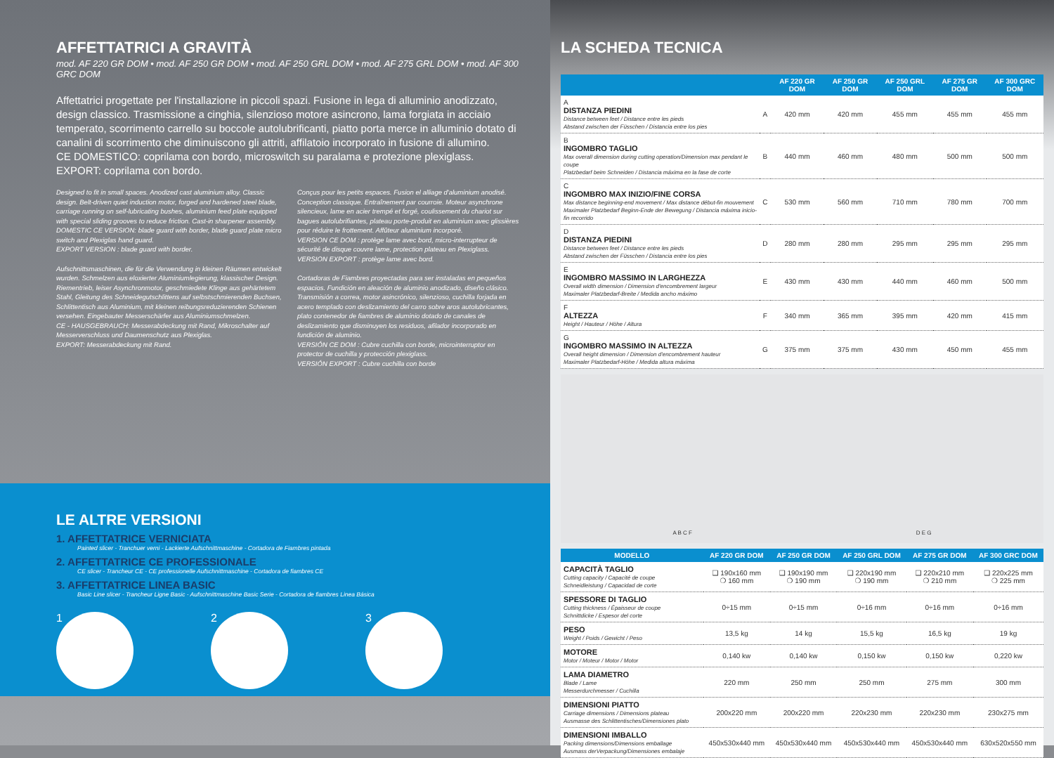AFFETTATRICI A GRAVITÀ
mod. AF 220 GR DOM • mod. AF 250 GR DOM • mod. AF 250 GRL DOM • mod. AF 275 GRL DOM • mod. AF 300 GRC DOM
Affettatrici progettate per l'installazione in piccoli spazi. Fusione in lega di alluminio anodizzato, design classico. Trasmissione a cinghia, silenzioso motore asincrono, lama forgiata in acciaio temperato, scorrimento carrello su boccole autolubrificanti, piatto porta merce in alluminio dotato di canalini di scorrimento che diminuiscono gli attriti, affilatoio incorporato in fusione di allumino.
CE DOMESTICO: coprilama con bordo, microswitch su paralama e protezione plexiglass.
EXPORT: coprilama con bordo.
Designed to fit in small spaces. Anodized cast aluminium alloy. Classic design. Belt-driven quiet induction motor, forged and hardened steel blade, carriage running on self-lubricating bushes, aluminium feed plate equipped with special sliding grooves to reduce friction. Cast-in sharpener assembly.
DOMESTIC CE VERSION: blade guard with border, blade guard plate micro switch and Plexiglas hand guard.
EXPORT VERSION : blade guard with border.
Aufschnittsmaschinen, die für die Verwendung in kleinen Räumen entwickelt wurden. Schmelzen aus eloxierter Aluminiumlegierung, klassischer Design. Riementrieb, leiser Asynchronmotor, geschmiedete Klinge aus gehärtetem Stahl, Gleitung des Schneidegutschlittens auf selbstschmierenden Buchsen, Schlittentisch aus Aluminium, mit kleinen reibungsreduzierenden Schienen versehen. Eingebauter Messerschärfer aus Aluminiumschmelzen.
CE - HAUSGEBRAUCH: Messerabdeckung mit Rand, Mikroschalter auf Messerverschluss und Daumenschutz aus Plexiglas.
EXPORT: Messerabdeckung mit Rand.
Conçus pour les petits espaces. Fusion el alliage d'aluminium anodisé. Conception classique. Entraînement par courroie. Moteur asynchrone silencieux, lame en acier trempé et forgé, coulissement du chariot sur bagues autolubrifiantes, plateau porte-produit en aluminium avec glissières pour réduire le frottement. Affûteur aluminium incorporé.
VERSION CE DOM : protège lame avec bord, micro-interrupteur de sécurité de disque couvre lame, protection plateau en Plexiglass.
VERSION EXPORT : protège lame avec bord.
Cortadoras de Fiambres proyectadas para ser instaladas en pequeños espacios. Fundición en aleación de aluminio anodizado, diseño clásico. Transmisión a correa, motor asincrónico, silenzioso, cuchilla forjada en acero templado con deslizamiento del carro sobre aros autolubricantes, plato contenedor de fiambres de aluminio dotado de canales de deslizamiento que disminuyen los residuos, afilador incorporado en fundición de aluminio.
VERSIÓN CE DOM : Cubre cuchilla con borde, microinterruptor en protector de cuchilla y protección plexiglass.
VERSIÓN EXPORT : Cubre cuchilla con borde
LE ALTRE VERSIONI
1. AFFETTATRICE VERNICIATA
Painted slicer - Tranchuer verni - Lackierte Aufschnittmaschine - Cortadora de Fiambres pintada
2. AFFETTATRICE CE PROFESSIONALE
CE slicer - Trancheur CE - CE professionelle Aufschnittmaschine - Cortadora de fiambres CE
3. AFFETTATRICE LINEA BASIC
Basic Line slicer - Trancheur Ligne Basic - Aufschnittmaschine Basic Serie - Cortadora de fiambres Linea Básica
1 2 3
LA SCHEDA TECNICA
| | | AF 220 GR DOM | AF 250 GR DOM | AF 250 GRL DOM | AF 275 GR DOM | AF 300 GRC DOM |
| --- | --- | --- | --- | --- | --- | --- |
| A DISTANZA PIEDINI Distance between feet / Distance entre les pieds Abstand zwischen der Füsschen / Distancia entre los pies | A | 420 mm | 420 mm | 455 mm | 455 mm | 455 mm |
| B INGOMBRO TAGLIO Max overall dimension during cutting operation/Dimension max pendant le coupe Platzbedarf beim Schneiden / Distancia máxima en la fase de corte | B | 440 mm | 460 mm | 480 mm | 500 mm | 500 mm |
| C INGOMBRO MAX INIZIO/FINE CORSA Max distance beginning-end movement / Max distance début-fin mouvement Maximaler Platzbedarf Beginn-Ende der Bewegung / Distancia máxima inicio-fin recorrido | C | 530 mm | 560 mm | 710 mm | 780 mm | 700 mm |
| D DISTANZA PIEDINI Distance between feet / Distance entre les pieds Abstand zwischen der Füsschen / Distancia entre los pies | D | 280 mm | 280 mm | 295 mm | 295 mm | 295 mm |
| E INGOMBRO MASSIMO IN LARGHEZZA Overall width dimension / Dimension d'encombrement largeur Maximaler Platzbedarf-Breite / Medida ancho máximo | E | 430 mm | 430 mm | 440 mm | 460 mm | 500 mm |
| F ALTEZZA Height / Hauteur / Höhe / Altura | F | 340 mm | 365 mm | 395 mm | 420 mm | 415 mm |
| G INGOMBRO MASSIMO IN ALTEZZA Overall height dimension / Dimension d'encombrement hauteur Maximaler Platzbedarf-Höhe / Medida altura máxima | G | 375 mm | 375 mm | 430 mm | 450 mm | 455 mm |
A B C F D E G
| MODELLO | AF 220 GR DOM | AF 250 GR DOM | AF 250 GRL DOM | AF 275 GR DOM | AF 300 GRC DOM |
| --- | --- | --- | --- | --- | --- |
| CAPACITÀ TAGLIO Cutting capacity / Capacité de coupe Schneidleistung / Capacidad de corte | ❑ 190x160 mm ❍ 160 mm | ❑ 190x190 mm ❍ 190 mm | ❑ 220x190 mm ❍ 190 mm | ❑ 220x210 mm ❍ 210 mm | ❑ 220x225 mm ❍ 225 mm |
| SPESSORE DI TAGLIO Cutting thickness / Épaisseur de coupe Schnittdicke / Espesor del corte | 0÷15 mm | 0÷15 mm | 0÷16 mm | 0÷16 mm | 0÷16 mm |
| PESO Weight / Poids / Gewicht / Peso | 13,5 kg | 14 kg | 15,5 kg | 16,5 kg | 19 kg |
| MOTORE Motor / Moteur / Motor / Motor | 0,140 kw | 0,140 kw | 0,150 kw | 0,150 kw | 0,220 kw |
| LAMA DIAMETRO Blade / Lame Messerdurchmesser / Cuchilla | 220 mm | 250 mm | 250 mm | 275 mm | 300 mm |
| DIMENSIONI PIATTO Carriage dimensions / Dimensions plateau Ausmasse des Schlittentisches/Dimensiones plato | 200x220 mm | 200x220 mm | 220x230 mm | 220x230 mm | 230x275 mm |
| DIMENSIONI IMBALLO Packing dimensions/Dimensions emballage Ausmass derVerpackung/Dimensiones embalaje | 450x530x440 mm | 450x530x440 mm | 450x530x440 mm | 450x530x440 mm | 630x520x550 mm |